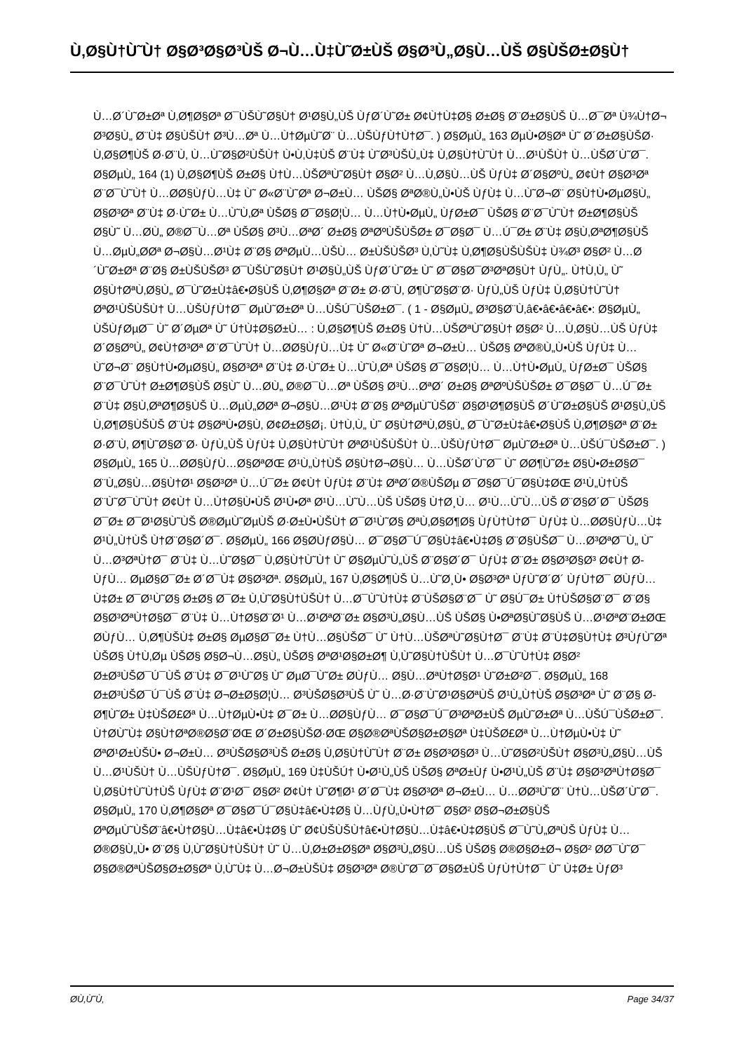Ù‚Ø§Ù†Ù˜Ù† Ø§Ø³Ø§Ø³ÙŠ Ø¬Ù…Ù‡Ù˜Ø±ÙŠ Ø§Ø³Ù„Ø§Ù…ÙŠ Ø§ÙŠØ±Ø§Ù†
Ù…Ø´Ù˜Ø±Øª Ù‚Ø¶Ø§Øª Ø¯ÙŠÙ˜Ø§Ù† Ø¹Ø§Ù„ÙŠ ÙƒØ´Ù˜Ø± Ø¢Ù†Ù‡Ø§ Ø±Ø§ Ø¨Ø±Ø§ÙŠ Ù…Ø¯Øª Ù¾Ù†Ø¬ Ø³Ø§Ù„ Ø¨Ù‡ Ø§ÙŠÙ† Ø³Ù…Øª Ù…Ù†ØµÙ˜Ø¨ Ù…ÙŠÙƒÙ†Ù†Ø¯. ) Ø§ØµÙ„ 163 ØµÙ•Ø§Øª Ù˜ Ø´Ø±Ø§ÙŠØ· Ù‚Ø§Ø¶ÙŠ Ø·Ø¨Ù‚ Ù…Ù˜Ø§Ø²ÙŠÙ† Ù•Ù‚Ù‡ÙŠ Ø¨Ù‡ Ù˜Ø³ÙŠÙ„Ù‡ Ù‚Ø§Ù†Ù˜Ù† Ù…Ø¹ÙŠÙ† Ù…ÙŠØ´Ù˜Ø¯. Ø§ØµÙ„ 164 (1) Ù‚Ø§Ø¶ÙŠ Ø±Ø§ Ù†Ù…ÙŠØªÙ˜Ø§Ù† Ø§Ø² Ù…Ù‚Ø§Ù…ÙŠ ÙƒÙ‡ Ø´Ø§ØºÙ„ Ø¢Ù† Ø§Ø³Øª Ø¨Ø¯Ù˜Ù† Ù…Ø­Ø§ÙƒÙ…Ù‡ Ù˜ Ø«Ø¨Ù˜Øª Ø¬Ø±Ù… ÙŠØ§ ØªØ®Ù„Ù•ÙŠ ÙƒÙ‡ Ù…Ù˜Ø¬Ø¨ Ø§Ù†Ù•ØµØ§Ù„ Ø§Ø³Øª Ø¨Ù‡ Ø·Ù˜Ø± Ù…Ù˜Ù‚Øª ÙŠØ§ Ø¯Ø§Ø¦Ù… Ù…Ù†Ù•ØµÙ„ ÙƒØ±Ø¯ ÙŠØ§ Ø¨Ø¯Ù˜Ù† Ø±Ø¶Ø§ÙŠ Ø§Ù˜ Ù…Ø­Ù„ Ø®Ø¯Ù…Øª ÙŠØ§ Ø³Ù…ØªØ´ Ø±Ø§ ØªØºÙŠÙŠØ± Ø¯Ø§Ø¯ Ù…Ú¯Ø± Ø¨Ù‡ Ø§Ù‚ØªØ¶Ø§ÙŠ Ù…ØµÙ„Ø­Øª Ø¬Ø§Ù…Ø¹Ù‡ Ø¨Ø§ ØªØµÙ…ÙŠÙ… Ø±ÙŠÙŠØ³ Ù‚Ù˜Ù‡ Ù‚Ø¶Ø§ÙŠÙŠÙ‡ Ù¾Ø³ Ø§Ø² Ù…Ø´Ù˜Ø±Øª Ø¨Ø§ Ø±ÙŠÙŠØ³ Ø¯ÙŠÙ˜Ø§Ù† Ø¹Ø§Ù„ÙŠ ÙƒØ´Ù˜Ø± Ù˜ Ø¯Ø§Ø¯Ø³ØªØ§Ù† ÙƒÙ„. Ù†Ù‚Ù„ Ù˜ Ø§Ù†ØªÙ‚Ø§Ù„ Ø¯Ù˜Ø±Ù‡â€•Ø§ÙŠ Ù‚Ø¶Ø§Øª Ø¨Ø± Ø·Ø¨Ù‚ Ø¶Ù˜Ø§Ø¨Ø· ÙƒÙ„ÙŠ ÙƒÙ‡ Ù‚Ø§Ù†Ù˜Ù† ØªØ¹ÙŠÙŠÙ† Ù…ÙŠÙƒÙ†Ø¯ ØµÙ˜Ø±Øª Ù…ÙŠÚ¯ÙŠØ±Ø¯. ( 1 - Ø§ØµÙ„ Ø³Ø§Ø¨Ù‚â€•â€•â€•â€•: Ø§ØµÙ„ ÙŠÙƒØµØ¯ Ù˜ Ø´ØµØª Ù˜ Ú†Ù‡Ø§Ø±Ù… : Ù‚Ø§Ø¶ÙŠ Ø±Ø§ Ù†Ù…ÙŠØªÙ˜Ø§Ù† Ø§Ø² Ù…Ù‚Ø§Ù…ÙŠ ÙƒÙ‡ Ø´Ø§ØºÙ„ Ø¢Ù†Ø³Øª Ø¨Ø¯Ù˜Ù† Ù…Ø­Ø§ÙƒÙ…Ù‡ Ù˜ Ø«Ø¨Ù˜Øª Ø¬Ø±Ù… ÙŠØ§ ØªØ®Ù„Ù•ÙŠ ÙƒÙ‡ Ù…Ù˜Ø¬Ø¨ Ø§Ù†Ù•ØµØ§Ù„ Ø§Ø³Øª Ø¨Ù‡ Ø·Ù˜Ø± Ù…Ù˜Ù‚Øª ÙŠØ§ Ø¯Ø§Ø¦Ù… Ù…Ù†Ù•ØµÙ„ ÙƒØ±Ø¯ ÙŠØ§ Ø¨Ø¯Ù˜Ù† Ø±Ø¶Ø§ÙŠ Ø§Ù˜ Ù…Ø­Ù„ Ø®Ø¯Ù…Øª ÙŠØ§ Ø³Ù…ØªØ´ Ø±Ø§ ØªØºÙŠÙŠØ± Ø¯Ø§Ø¯ Ù…Ú¯Ø± Ø¨Ù‡ Ø§Ù‚ØªØ¶Ø§ÙŠ Ù…ØµÙ„Ø­Øª Ø¬Ø§Ù…Ø¹Ù‡ Ø¨Ø§ ØªØµÙ˜ÙŠØ¨ Ø§Ø¹Ø¶Ø§ÙŠ Ø´Ù˜Ø±Ø§ÙŠ Ø¹Ø§Ù„ÙŠ Ù‚Ø¶Ø§ÙŠÙŠ Ø¨Ù‡ Ø§ØªÙ•Ø§Ù‚ Ø¢Ø±Ø§Ø¡. Ù†Ù‚Ù„ Ù˜ Ø§Ù†ØªÙ‚Ø§Ù„ Ø¯Ù˜Ø±Ù‡â€•Ø§ÙŠ Ù‚Ø¶Ø§Øª Ø¨Ø± Ø·Ø¨Ù‚ Ø¶Ù˜Ø§Ø¨Ø· ÙƒÙ„ÙŠ ÙƒÙ‡ Ù‚Ø§Ù†Ù˜Ù† ØªØ¹ÙŠÙŠÙ† Ù…ÙŠÙƒÙ†Ø¯ ØµÙ˜Ø±Øª Ù…ÙŠÚ¯ÙŠØ±Ø¯. ) Ø§ØµÙ„ 165 Ù…Ø­Ø§ÙƒÙ…Ø§ØªØŒ Ø¹Ù„Ù†ÙŠ Ø§Ù†Ø¬Ø§Ù… Ù…ÙŠØ´Ù˜Ø¯ Ù˜ Ø­Ø¶Ù˜Ø± Ø§Ù•Ø±Ø§Ø¯ Ø¨Ù„Ø§Ù…Ø§Ù†Ø¹ Ø§Ø³Øª Ù…Ú¯Ø± Ø¢Ù† ÙƒÙ‡ Ø¨Ù‡ ØªØ´Ø®ÙŠØµ Ø¯Ø§Ø¯Ú¯Ø§Ù‡ØŒ Ø¹Ù„Ù†ÙŠ Ø¨Ù˜Ø¯Ù˜Ù† Ø¢Ù† Ù…Ù†Ø§Ù•ÙŠ Ø¹Ù•Øª Ø¹Ù…Ù˜Ù…ÙŠ ÙŠØ§ Ù†Ø¸Ù… Ø¹Ù…Ù˜Ù…ÙŠ Ø¨Ø§Ø´Ø¯ ÙŠØ§ Ø¯Ø± Ø¯Ø¹Ø§Ù˜ÙŠ Ø®ØµÙ˜ØµÙŠ Ø·Ø±Ù•ÙŠÙ† Ø¯Ø¹Ù˜Ø§ ØªÙ‚Ø§Ø¶Ø§ ÙƒÙ†Ù†Ø¯ ÙƒÙ‡ Ù…Ø­Ø§ÙƒÙ…Ù‡ Ø¹Ù„Ù†ÙŠ Ù†Ø¨Ø§Ø´Ø¯. Ø§ØµÙ„ 166 Ø§Ø­ÙƒØ§Ù… Ø¯Ø§Ø¯Ú¯Ø§Ù‡â€•Ù‡Ø§ Ø¨Ø§ÙŠØ¯ Ù…Ø³ØªØ¯Ù„ Ù˜ Ù…Ø³ØªÙ†Ø¯ Ø¨Ù‡ Ù…Ù˜Ø§Ø¯ Ù‚Ø§Ù†Ù˜Ù† Ù˜ Ø§ØµÙ˜Ù„ÙŠ Ø¨Ø§Ø´Ø¯ ÙƒÙ‡ Ø¨Ø± Ø§Ø³Ø§Ø³ Ø¢Ù† Ø­ÙƒÙ… ØµØ§Ø¯Ø± Ø´Ø¯Ù‡ Ø§Ø³Øª. Ø§ØµÙ„ 167 Ù‚Ø§Ø¶ÙŠ Ù…Ù˜Ø¸Ù• Ø§Ø³Øª ÙƒÙ˜Ø´Ø´ ÙƒÙ†Ø¯ Ø­ÙƒÙ… Ù‡Ø± Ø¯Ø¹Ù˜Ø§ Ø±Ø§ Ø¯Ø± Ù‚Ù˜Ø§Ù†ÙŠÙ† Ù…Ø¯Ù˜Ù†Ù‡ Ø¨ÙŠØ§Ø¨Ø¯ Ù˜ Ø§Ú¯Ø± Ù†ÙŠØ§Ø¨Ø¯ Ø¨Ø§ Ø§Ø³ØªÙ†Ø§Ø¯ Ø¨Ù‡ Ù…Ù†Ø§Ø¨Ø¹ Ù…Ø¹ØªØ¨Ø± Ø§Ø³Ù„Ø§Ù…ÙŠ ÙŠØ§ Ù•ØªØ§Ù˜Ø§ÙŠ Ù…Ø¹ØªØ¨Ø±ØŒ Ø­ÙƒÙ… Ù‚Ø¶ÙŠÙ‡ Ø±Ø§ ØµØ§Ø¯Ø± Ù†Ù…Ø§ÙŠØ¯ Ù˜ Ù†Ù…ÙŠØªÙ˜Ø§Ù†Ø¯ Ø¨Ù‡ Ø¨Ù‡Ø§Ù†Ù‡ Ø³ÙƒÙ˜Øª ÙŠØ§ Ù†Ù‚Øµ ÙŠØ§ Ø§Ø¬Ù…Ø§Ù„ ÙŠØ§ ØªØ¹Ø§Ø±Ø¶ Ù‚Ù˜Ø§Ù†ÙŠÙ† Ù…Ø¯Ù˜Ù†Ù‡ Ø§Ø² Ø±Ø³ÙŠØ¯Ú¯ÙŠ Ø¨Ù‡ Ø¯Ø¹Ù˜Ø§ Ù˜ ØµØ¯Ù˜Ø± Ø­ÙƒÙ… Ø§Ù…ØªÙ†Ø§Ø¹ Ù˜Ø±Ø²Ø¯. Ø§ØµÙ„ 168 Ø±Ø³ÙŠØ¯Ú¯ÙŠ Ø¨Ù‡ Ø¬Ø±Ø§Ø¦Ù… Ø³ÙŠØ§Ø³ÙŠ Ù˜ Ù…Ø·Ø¨Ù˜Ø¹Ø§ØªÙŠ Ø¹Ù„Ù†ÙŠ Ø§Ø³Øª Ù˜ Ø¨Ø§ Ø­Ø¶Ù˜Ø± Ù‡ÙŠØ£Øª Ù…Ù†ØµÙ•Ù‡ Ø¯Ø± Ù…Ø­Ø§ÙƒÙ… Ø¯Ø§Ø¯Ú¯Ø³ØªØ±ÙŠ ØµÙ˜Ø±Øª Ù…ÙŠÚ¯ÙŠØ±Ø¯. Ù†Ø­Ù˜Ù‡ Ø§Ù†ØªØ®Ø§Ø¨ØŒ Ø´Ø±Ø§ÙŠØ·ØŒ Ø§Ø®ØªÙŠØ§Ø±Ø§Øª Ù‡ÙŠØ£Øª Ù…Ù†ØµÙ•Ù‡ Ù˜ ØªØ¹Ø±ÙŠÙ• Ø¬Ø±Ù… Ø³ÙŠØ§Ø³ÙŠ Ø±Ø§ Ù‚Ø§Ù†Ù˜Ù† Ø¨Ø± Ø§Ø³Ø§Ø³ Ù…Ù˜Ø§Ø²ÙŠÙ† Ø§Ø³Ù„Ø§Ù…ÙŠ Ù…Ø¹ÙŠÙ† Ù…ÙŠÙƒÙ†Ø¯. Ø§ØµÙ„ 169 Ù‡ÙŠÚ† Ù•Ø¹Ù„ÙŠ ÙŠØ§ ØªØ±Ùƒ Ù•Ø¹Ù„ÙŠ Ø¨Ù‡ Ø§Ø³ØªÙ†Ø§Ø¯ Ù‚Ø§Ù†Ù˜Ù†ÙŠ ÙƒÙ‡ Ø¨Ø¹Ø¯ Ø§Ø² Ø¢Ù† Ù˜Ø¶Ø¹ Ø´Ø¯Ù‡ Ø§Ø³Øª Ø¬Ø±Ù… Ù…Ø­Ø³Ù˜Ø¨ Ù†Ù…ÙŠØ´Ù˜Ø¯. Ø§ØµÙ„ 170 Ù‚Ø¶Ø§Øª Ø¯Ø§Ø¯Ú¯Ø§Ù‡â€•Ù‡Ø§ Ù…ÙƒÙ„Ù•Ù†Ø¯ Ø§Ø² Ø§Ø¬Ø±Ø§ÙŠ ØªØµÙ˜ÙŠØ¨â€•Ù†Ø§Ù…Ù‡â€•Ù‡Ø§ Ù˜ Ø¢ÙŠÙŠÙ†â€•Ù†Ø§Ù…Ù‡â€•Ù‡Ø§ÙŠ Ø¯Ù˜Ù„ØªÙŠ ÙƒÙ‡ Ù…Ø®Ø§Ù„Ù• Ø¨Ø§ Ù‚Ù˜Ø§Ù†ÙŠÙ† Ù˜ Ù…Ù‚Ø±Ø±Ø§Øª Ø§Ø³Ù„Ø§Ù…ÙŠ ÙŠØ§ Ø®Ø§Ø±Ø¬ Ø§Ø² Ø­Ø¯Ù˜Ø¯ Ø§Ø®ØªÙŠØ§Ø±Ø§Øª Ù‚Ù˜Ù‡ Ù…Ø¬Ø±ÙŠÙ‡ Ø§Ø³Øª Ø®Ù˜Ø¯Ø¯Ø§Ø±ÙŠ ÙƒÙ†Ù†Ø¯ Ù˜ Ù‡Ø± ÙƒØ³
Ø­Ù‚Ù˜Ù‚ Page 34/37